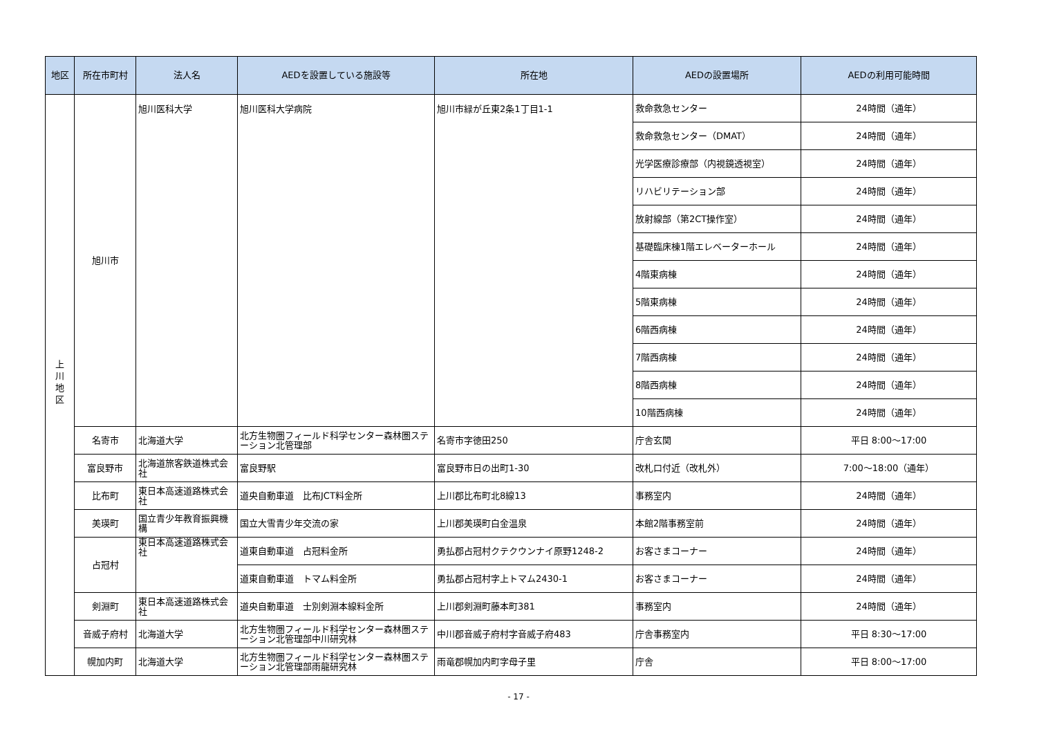| 地区 | 所在市町村 | 法人名 | AEDを設置している施設等 | 所在地 | AEDの設置場所 | AEDの利用可能時間 |
| --- | --- | --- | --- | --- | --- | --- |
| 上 川 地 区 | 旭川市 | 旭川医科大学 | 旭川医科大学病院 | 旭川市緑が丘東2条1丁目1-1 | 救命救急センター | 24時間（通年） |
| | | | | | 救命救急センター（DMAT） | 24時間（通年） |
| | | | | | 光学医療診療部（内視鏡透視室） | 24時間（通年） |
| | | | | | リハビリテーション部 | 24時間（通年） |
| | | | | | 放射線部（第2CT操作室） | 24時間（通年） |
| | | | | | 基礎臨床棟1階エレベーターホール | 24時間（通年） |
| | | | | | 4階東病棟 | 24時間（通年） |
| | | | | | 5階東病棟 | 24時間（通年） |
| | | | | | 6階西病棟 | 24時間（通年） |
| | | | | | 7階西病棟 | 24時間（通年） |
| | | | | | 8階西病棟 | 24時間（通年） |
| | | | | | 10階西病棟 | 24時間（通年） |
| | 名寄市 | 北海道大学 | 北方生物圏フィールド科学センター森林圏ステーション北管理部 | 名寄市字徳田250 | 庁舎玄関 | 平日 8:00～17:00 |
| | 富良野市 | 北海道旅客鉄道株式会社 | 富良野駅 | 富良野市日の出町1-30 | 改札口付近（改札外） | 7:00～18:00（通年） |
| | 比布町 | 東日本高速道路株式会社 | 道央自動車道 比布JCT料金所 | 上川郡比布町北8線13 | 事務室内 | 24時間（通年） |
| | 美瑛町 | 国立青少年教育振興機構 | 国立大雪青少年交流の家 | 上川郡美瑛町白金温泉 | 本館2階事務室前 | 24時間（通年） |
| | 占冠村 | 東日本高速道路株式会社 | 道東自動車道 占冠料金所 | 勇払郡占冠村クテクウンナイ原野1248-2 | お客さまコーナー | 24時間（通年） |
| | | | 道東自動車道 トマム料金所 | 勇払郡占冠村字上トマム2430-1 | お客さまコーナー | 24時間（通年） |
| | 剣淵町 | 東日本高速道路株式会社 | 道央自動車道 士別剣淵本線料金所 | 上川郡剣淵町藤本町381 | 事務室内 | 24時間（通年） |
| | 音威子府村 | 北海道大学 | 北方生物圏フィールド科学センター森林圏ステーション北管理部中川研究林 | 中川郡音威子府村字音威子府483 | 庁舎事務室内 | 平日 8:30～17:00 |
| | 幌加内町 | 北海道大学 | 北方生物圏フィールド科学センター森林圏ステーション北管理部雨龍研究林 | 雨竜郡幌加内町字母子里 | 庁舎 | 平日 8:00～17:00 |
- 17 -